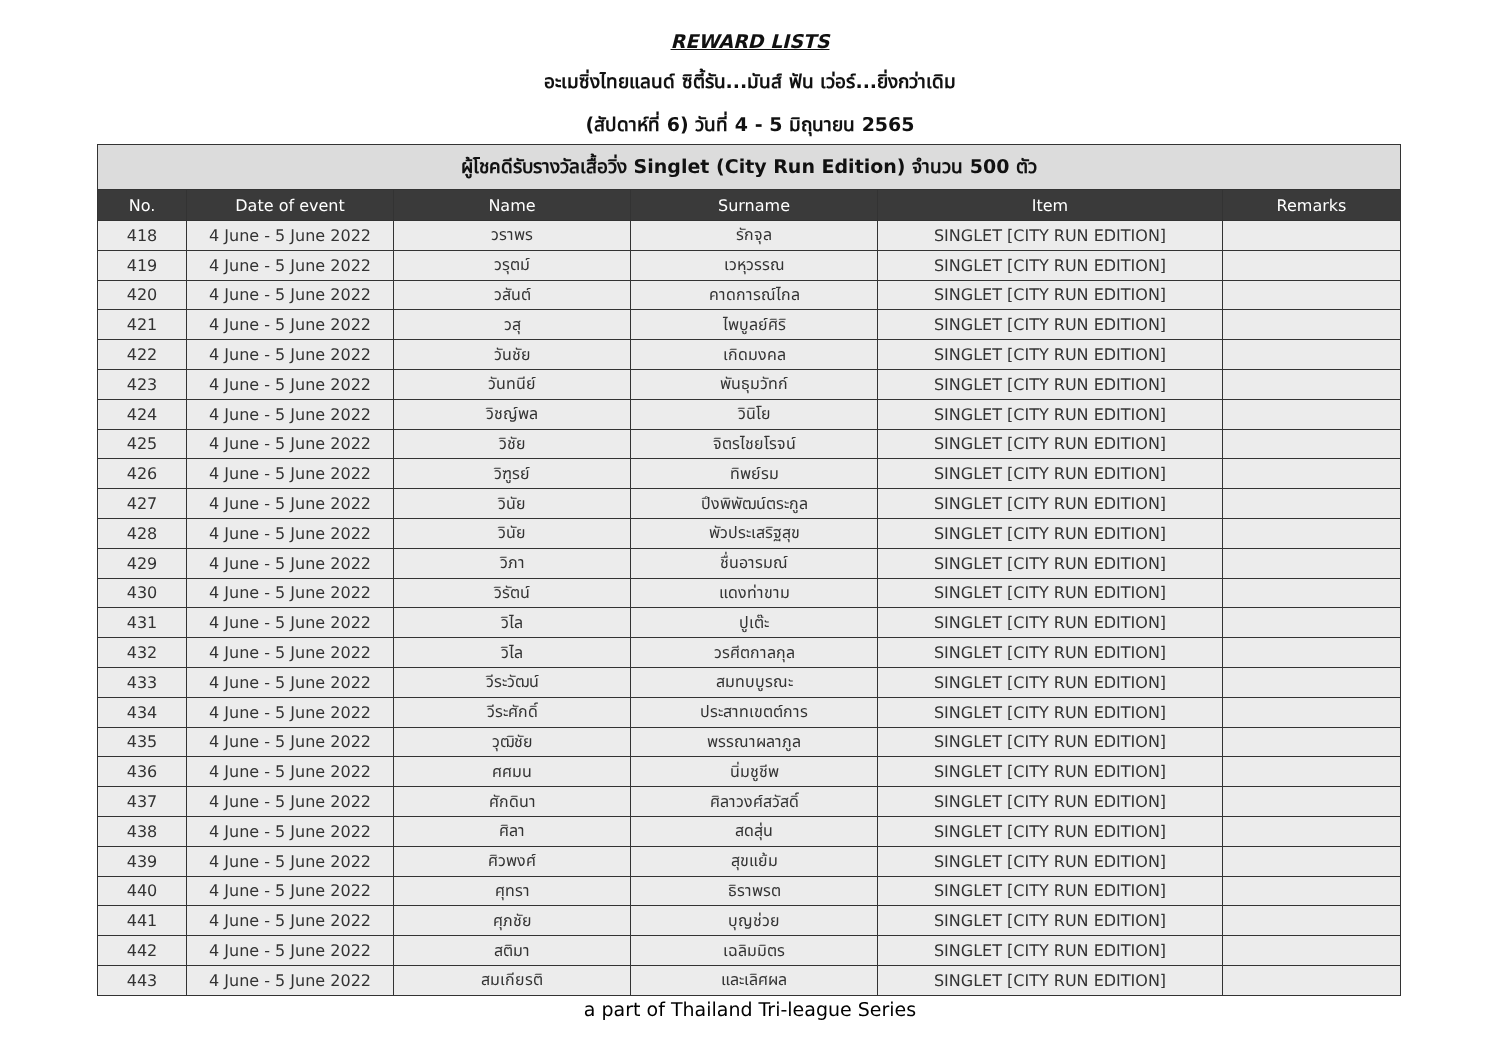REWARD LISTS
อะเมซิ่งไทยแลนด์ ซิตี้รัน...มันส์ ฟัน เว่อร์...ยิ่งกว่าเดิม
(สัปดาห์ที่ 6) วันที่ 4 - 5 มิถุนายน 2565
| ผู้โชคดีรับรางวัลเสื้อวิ่ง Singlet (City Run Edition) จำนวน 500 ตัว | | | | | |
| --- | --- | --- | --- | --- | --- |
| No. | Date of event | Name | Surname | Item | Remarks |
| 418 | 4 June - 5 June 2022 | วราพร | รักจุล | SINGLET [CITY RUN EDITION] | |
| 419 | 4 June - 5 June 2022 | วรุตม์ | เวหุวรรณ | SINGLET [CITY RUN EDITION] | |
| 420 | 4 June - 5 June 2022 | วสันต์ | คาดการณ์ไกล | SINGLET [CITY RUN EDITION] | |
| 421 | 4 June - 5 June 2022 | วสุ | ไพบูลย์ศิริ | SINGLET [CITY RUN EDITION] | |
| 422 | 4 June - 5 June 2022 | วันชัย | เกิดมงคล | SINGLET [CITY RUN EDITION] | |
| 423 | 4 June - 5 June 2022 | วันทนีย์ | พันธุมวัทก์ | SINGLET [CITY RUN EDITION] | |
| 424 | 4 June - 5 June 2022 | วิชญ์พล | วินิโย | SINGLET [CITY RUN EDITION] | |
| 425 | 4 June - 5 June 2022 | วิชัย | จิตรไชยโรจน์ | SINGLET [CITY RUN EDITION] | |
| 426 | 4 June - 5 June 2022 | วิฑูรย์ | ทิพย์รม | SINGLET [CITY RUN EDITION] | |
| 427 | 4 June - 5 June 2022 | วินัย | ปึงพิพัฒน์ตระกูล | SINGLET [CITY RUN EDITION] | |
| 428 | 4 June - 5 June 2022 | วินัย | พัวประเสริฐสุข | SINGLET [CITY RUN EDITION] | |
| 429 | 4 June - 5 June 2022 | วิภา | ชื่นอารมณ์ | SINGLET [CITY RUN EDITION] | |
| 430 | 4 June - 5 June 2022 | วิรัตน์ | แดงท่าขาม | SINGLET [CITY RUN EDITION] | |
| 431 | 4 June - 5 June 2022 | วิไล | ปูเต๊ะ | SINGLET [CITY RUN EDITION] | |
| 432 | 4 June - 5 June 2022 | วิไล | วรศีตกาลกุล | SINGLET [CITY RUN EDITION] | |
| 433 | 4 June - 5 June 2022 | วีระวัฒน์ | สมทบบูรณะ | SINGLET [CITY RUN EDITION] | |
| 434 | 4 June - 5 June 2022 | วีระศักดิ์ | ประสาทเขตต์การ | SINGLET [CITY RUN EDITION] | |
| 435 | 4 June - 5 June 2022 | วุฒิชัย | พรรณาผลาภูล | SINGLET [CITY RUN EDITION] | |
| 436 | 4 June - 5 June 2022 | ศศมน | นิ่มชูชีพ | SINGLET [CITY RUN EDITION] | |
| 437 | 4 June - 5 June 2022 | ศักดินา | ศิลาวงศ์สวัสดิ์ | SINGLET [CITY RUN EDITION] | |
| 438 | 4 June - 5 June 2022 | ศิลา | สดสุ่น | SINGLET [CITY RUN EDITION] | |
| 439 | 4 June - 5 June 2022 | ศิวพงศ์ | สุขแย้ม | SINGLET [CITY RUN EDITION] | |
| 440 | 4 June - 5 June 2022 | ศุทรา | ธิราพรต | SINGLET [CITY RUN EDITION] | |
| 441 | 4 June - 5 June 2022 | ศุภชัย | บุญช่วย | SINGLET [CITY RUN EDITION] | |
| 442 | 4 June - 5 June 2022 | สติมา | เฉลิมมิตร | SINGLET [CITY RUN EDITION] | |
| 443 | 4 June - 5 June 2022 | สมเกียรติ | และเลิศผล | SINGLET [CITY RUN EDITION] | |
a part of Thailand Tri-league Series